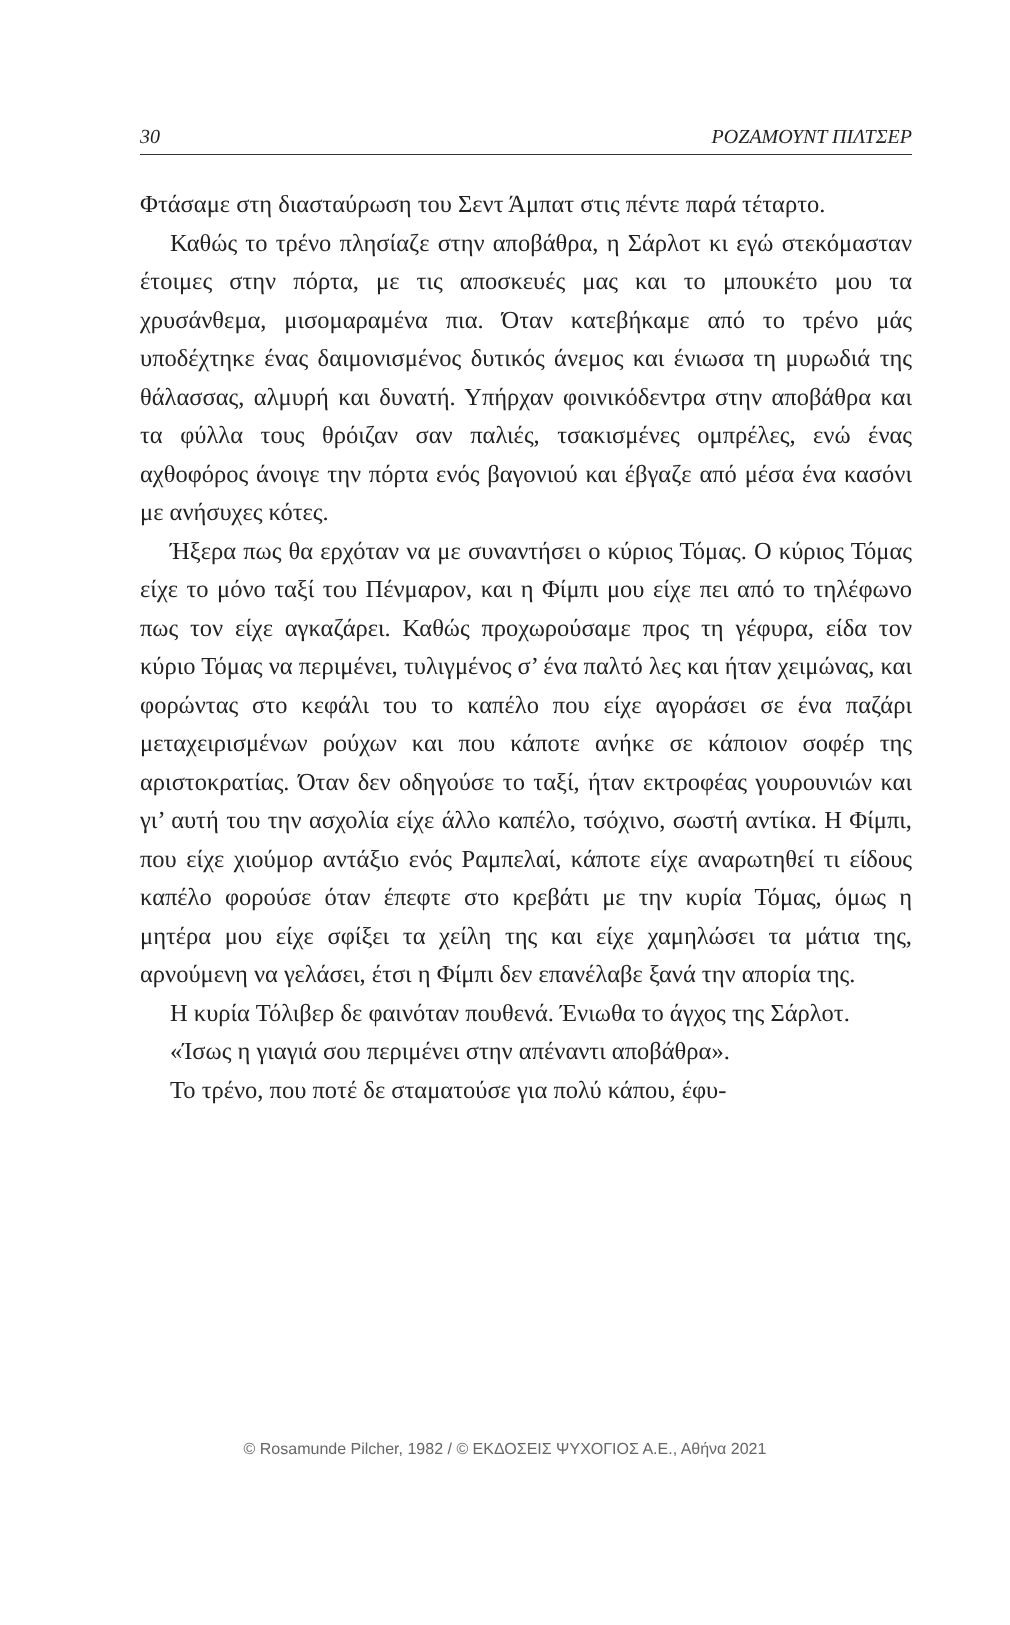30 ΡΟΖΑΜΟΥΝΤ ΠΙΛΤΣΕΡ
Φτάσαμε στη διασταύρωση του Σεντ Άμπατ στις πέντε παρά τέταρτο.
Καθώς το τρένο πλησίαζε στην αποβάθρα, η Σάρλοτ κι εγώ στεκόμασταν έτοιμες στην πόρτα, με τις αποσκευές μας και το μπουκέτο μου τα χρυσάνθεμα, μισομαραμένα πια. Όταν κατεβήκαμε από το τρένο μάς υποδέχτηκε ένας δαιμονισμένος δυτικός άνεμος και ένιωσα τη μυρωδιά της θάλασσας, αλμυρή και δυνατή. Υπήρχαν φοινικόδεντρα στην αποβάθρα και τα φύλλα τους θρόιζαν σαν παλιές, τσακισμένες ομπρέλες, ενώ ένας αχθοφόρος άνοιγε την πόρτα ενός βαγονιού και έβγαζε από μέσα ένα κασόνι με ανήσυχες κότες.
Ήξερα πως θα ερχόταν να με συναντήσει ο κύριος Τόμας. Ο κύριος Τόμας είχε το μόνο ταξί του Πένμαρον, και η Φίμπι μου είχε πει από το τηλέφωνο πως τον είχε αγκαζάρει. Καθώς προχωρούσαμε προς τη γέφυρα, είδα τον κύριο Τόμας να περιμένει, τυλιγμένος σ’ ένα παλτό λες και ήταν χειμώνας, και φορώντας στο κεφάλι του το καπέλο που είχε αγοράσει σε ένα παζάρι μεταχειρισμένων ρούχων και που κάποτε ανήκε σε κάποιον σοφέρ της αριστοκρατίας. Όταν δεν οδηγούσε το ταξί, ήταν εκτροφέας γουρουνιών και γι’ αυτή του την ασχολία είχε άλλο καπέλο, τσόχινο, σωστή αντίκα. Η Φίμπι, που είχε χιούμορ αντάξιο ενός Ραμπελαί, κάποτε είχε αναρωτηθεί τι είδους καπέλο φορούσε όταν έπεφτε στο κρεβάτι με την κυρία Τόμας, όμως η μητέρα μου είχε σφίξει τα χείλη της και είχε χαμηλώσει τα μάτια της, αρνούμενη να γελάσει, έτσι η Φίμπι δεν επανέλαβε ξανά την απορία της.
Η κυρία Τόλιβερ δε φαινόταν πουθενά. Ένιωθα το άγχος της Σάρλοτ.
«Ίσως η γιαγιά σου περιμένει στην απέναντι αποβάθρα».
Το τρένο, που ποτέ δε σταματούσε για πολύ κάπου, έφυ-
© Rosamunde Pilcher, 1982 / © ΕΚΔΟΣΕΙΣ ΨΥΧΟΓΙΟΣ Α.Ε., Αθήνα 2021